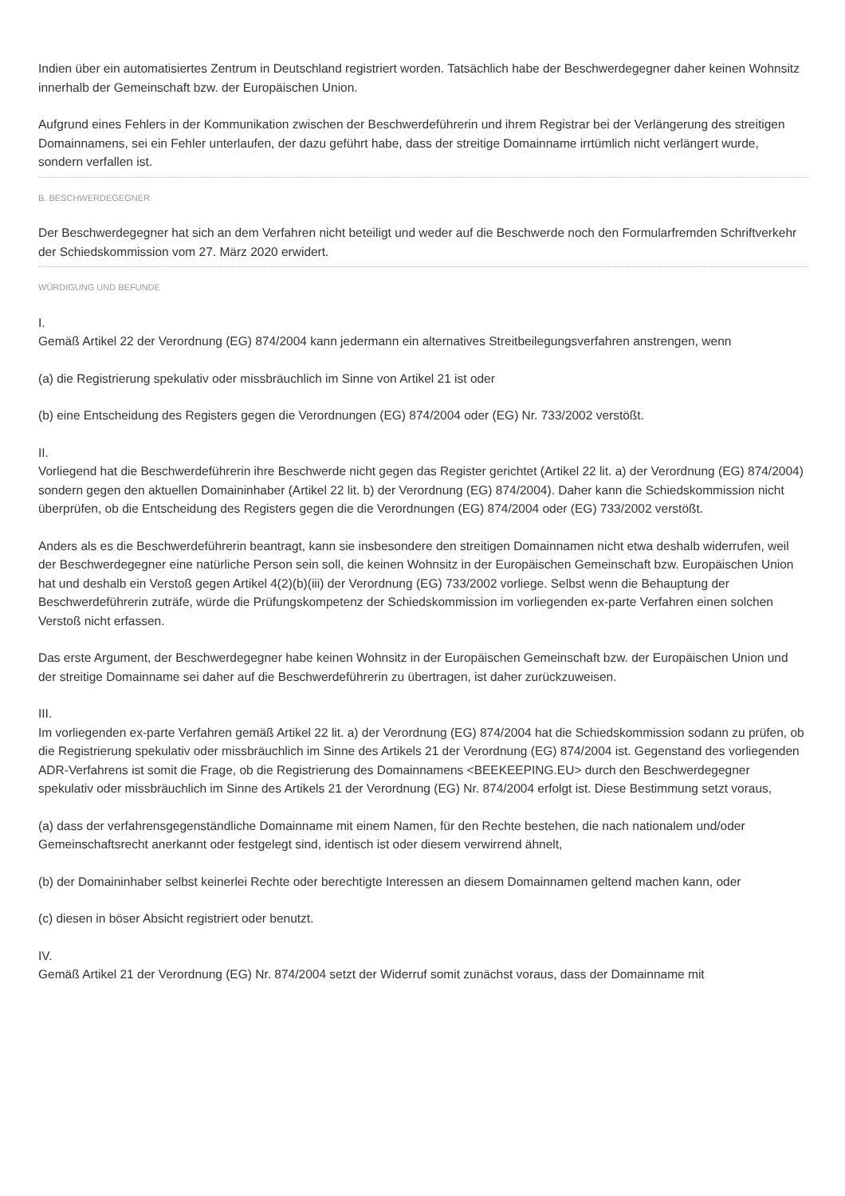Indien über ein automatisiertes Zentrum in Deutschland registriert worden. Tatsächlich habe der Beschwerdegegner daher keinen Wohnsitz innerhalb der Gemeinschaft bzw. der Europäischen Union.
Aufgrund eines Fehlers in der Kommunikation zwischen der Beschwerdeführerin und ihrem Registrar bei der Verlängerung des streitigen Domainnamens, sei ein Fehler unterlaufen, der dazu geführt habe, dass der streitige Domainname irrtümlich nicht verlängert wurde, sondern verfallen ist.
B. BESCHWERDEGEGNER
Der Beschwerdegegner hat sich an dem Verfahren nicht beteiligt und weder auf die Beschwerde noch den Formularfremden Schriftverkehr der Schiedskommission vom 27. März 2020 erwidert.
WÜRDIGUNG UND BEFUNDE
I.
Gemäß Artikel 22 der Verordnung (EG) 874/2004 kann jedermann ein alternatives Streitbeilegungsverfahren anstrengen, wenn
(a) die Registrierung spekulativ oder missbräuchlich im Sinne von Artikel 21 ist oder
(b) eine Entscheidung des Registers gegen die Verordnungen (EG) 874/2004 oder (EG) Nr. 733/2002 verstößt.
II.
Vorliegend hat die Beschwerdeführerin ihre Beschwerde nicht gegen das Register gerichtet (Artikel 22 lit. a) der Verordnung (EG) 874/2004) sondern gegen den aktuellen Domaininhaber (Artikel 22 lit. b) der Verordnung (EG) 874/2004). Daher kann die Schiedskommission nicht überprüfen, ob die Entscheidung des Registers gegen die die Verordnungen (EG) 874/2004 oder (EG) 733/2002 verstößt.
Anders als es die Beschwerdeführerin beantragt, kann sie insbesondere den streitigen Domainnamen nicht etwa deshalb widerrufen, weil der Beschwerdegegner eine natürliche Person sein soll, die keinen Wohnsitz in der Europäischen Gemeinschaft bzw. Europäischen Union hat und deshalb ein Verstoß gegen Artikel 4(2)(b)(iii) der Verordnung (EG) 733/2002 vorliege. Selbst wenn die Behauptung der Beschwerdeführerin zuträfe, würde die Prüfungskompetenz der Schiedskommission im vorliegenden ex-parte Verfahren einen solchen Verstoß nicht erfassen.
Das erste Argument, der Beschwerdegegner habe keinen Wohnsitz in der Europäischen Gemeinschaft bzw. der Europäischen Union und der streitige Domainname sei daher auf die Beschwerdeführerin zu übertragen, ist daher zurückzuweisen.
III.
Im vorliegenden ex-parte Verfahren gemäß Artikel 22 lit. a) der Verordnung (EG) 874/2004 hat die Schiedskommission sodann zu prüfen, ob die Registrierung spekulativ oder missbräuchlich im Sinne des Artikels 21 der Verordnung (EG) 874/2004 ist. Gegenstand des vorliegenden ADR-Verfahrens ist somit die Frage, ob die Registrierung des Domainnamens <BEEKEEPING.EU> durch den Beschwerdegegner spekulativ oder missbräuchlich im Sinne des Artikels 21 der Verordnung (EG) Nr. 874/2004 erfolgt ist. Diese Bestimmung setzt voraus,
(a) dass der verfahrensgegenständliche Domainname mit einem Namen, für den Rechte bestehen, die nach nationalem und/oder Gemeinschaftsrecht anerkannt oder festgelegt sind, identisch ist oder diesem verwirrend ähnelt,
(b) der Domaininhaber selbst keinerlei Rechte oder berechtigte Interessen an diesem Domainnamen geltend machen kann, oder
(c) diesen in böser Absicht registriert oder benutzt.
IV.
Gemäß Artikel 21 der Verordnung (EG) Nr. 874/2004 setzt der Widerruf somit zunächst voraus, dass der Domainname mit